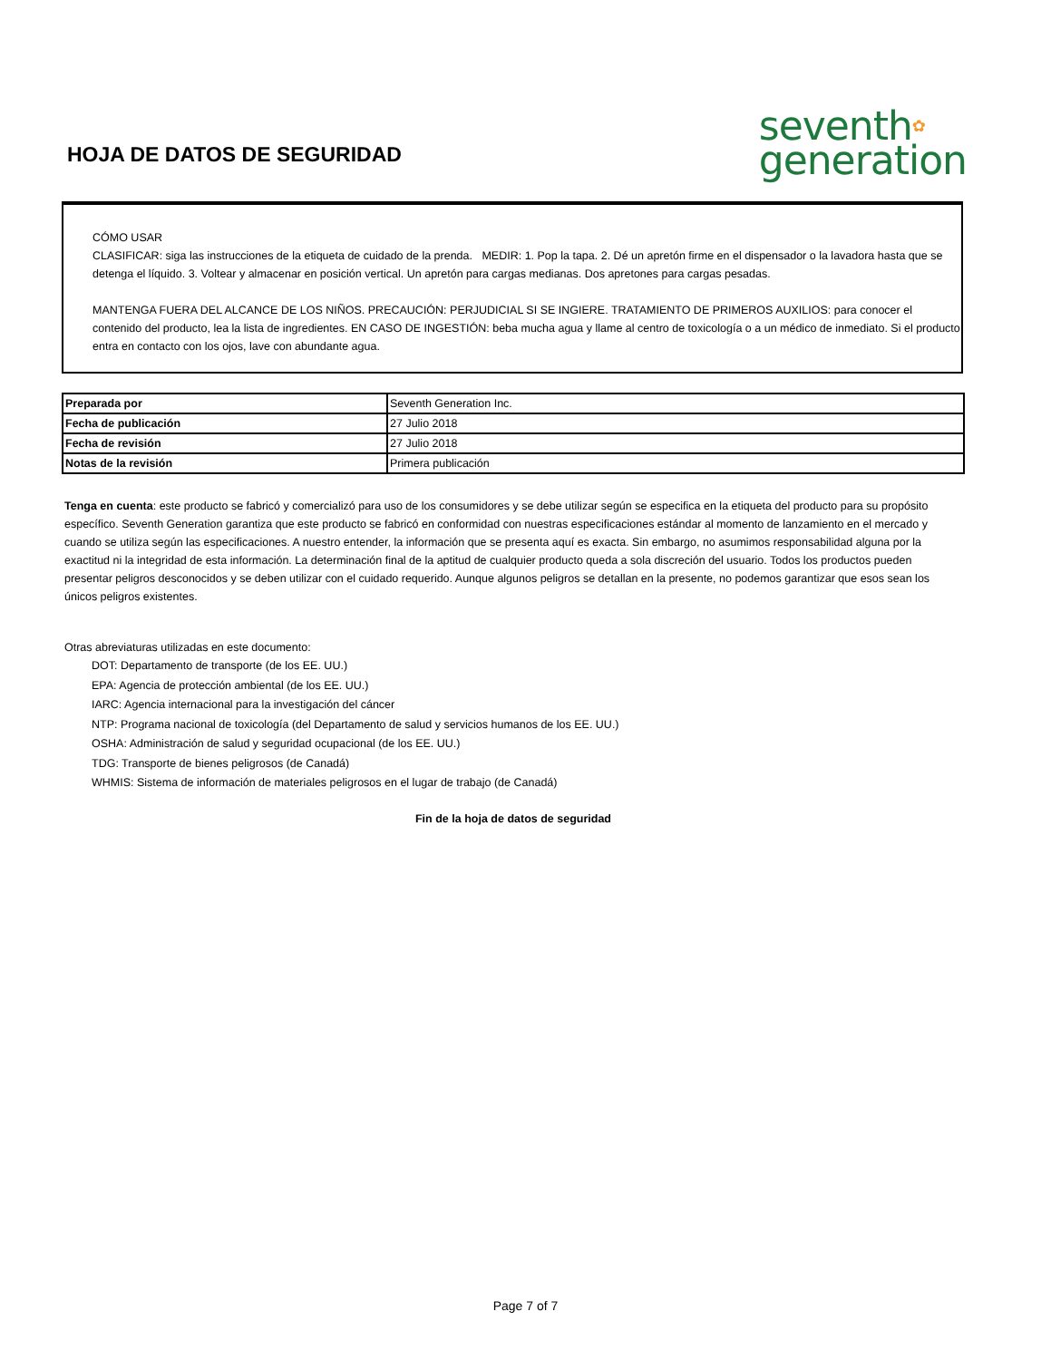HOJA DE DATOS DE SEGURIDAD
seventh✿
generation
CÓMO USAR
CLASIFICAR: siga las instrucciones de la etiqueta de cuidado de la prenda. MEDIR: 1. Pop la tapa. 2. Dé un apretón firme en el dispensador o la lavadora hasta que se detenga el líquido. 3. Voltear y almacenar en posición vertical. Un apretón para cargas medianas. Dos apretones para cargas pesadas.
MANTENGA FUERA DEL ALCANCE DE LOS NIÑOS. PRECAUCIÓN: PERJUDICIAL SI SE INGIERE. TRATAMIENTO DE PRIMEROS AUXILIOS: para conocer el contenido del producto, lea la lista de ingredientes. EN CASO DE INGESTIÓN: beba mucha agua y llame al centro de toxicología o a un médico de inmediato. Si el producto entra en contacto con los ojos, lave con abundante agua.
| Preparada por | Seventh Generation Inc. |
| Fecha de publicación | 27 Julio 2018 |
| Fecha de revisión | 27 Julio 2018 |
| Notas de la revisión | Primera publicación |
Tenga en cuenta: este producto se fabricó y comercializó para uso de los consumidores y se debe utilizar según se especifica en la etiqueta del producto para su propósito específico. Seventh Generation garantiza que este producto se fabricó en conformidad con nuestras especificaciones estándar al momento de lanzamiento en el mercado y cuando se utiliza según las especificaciones. A nuestro entender, la información que se presenta aquí es exacta. Sin embargo, no asumimos responsabilidad alguna por la exactitud ni la integridad de esta información. La determinación final de la aptitud de cualquier producto queda a sola discreción del usuario. Todos los productos pueden presentar peligros desconocidos y se deben utilizar con el cuidado requerido. Aunque algunos peligros se detallan en la presente, no podemos garantizar que esos sean los únicos peligros existentes.
Otras abreviaturas utilizadas en este documento:
DOT: Departamento de transporte (de los EE. UU.)
EPA: Agencia de protección ambiental (de los EE. UU.)
IARC: Agencia internacional para la investigación del cáncer
NTP: Programa nacional de toxicología (del Departamento de salud y servicios humanos de los EE. UU.)
OSHA: Administración de salud y seguridad ocupacional (de los EE. UU.)
TDG: Transporte de bienes peligrosos (de Canadá)
WHMIS: Sistema de información de materiales peligrosos en el lugar de trabajo (de Canadá)
Fin de la hoja de datos de seguridad
Page 7 of 7